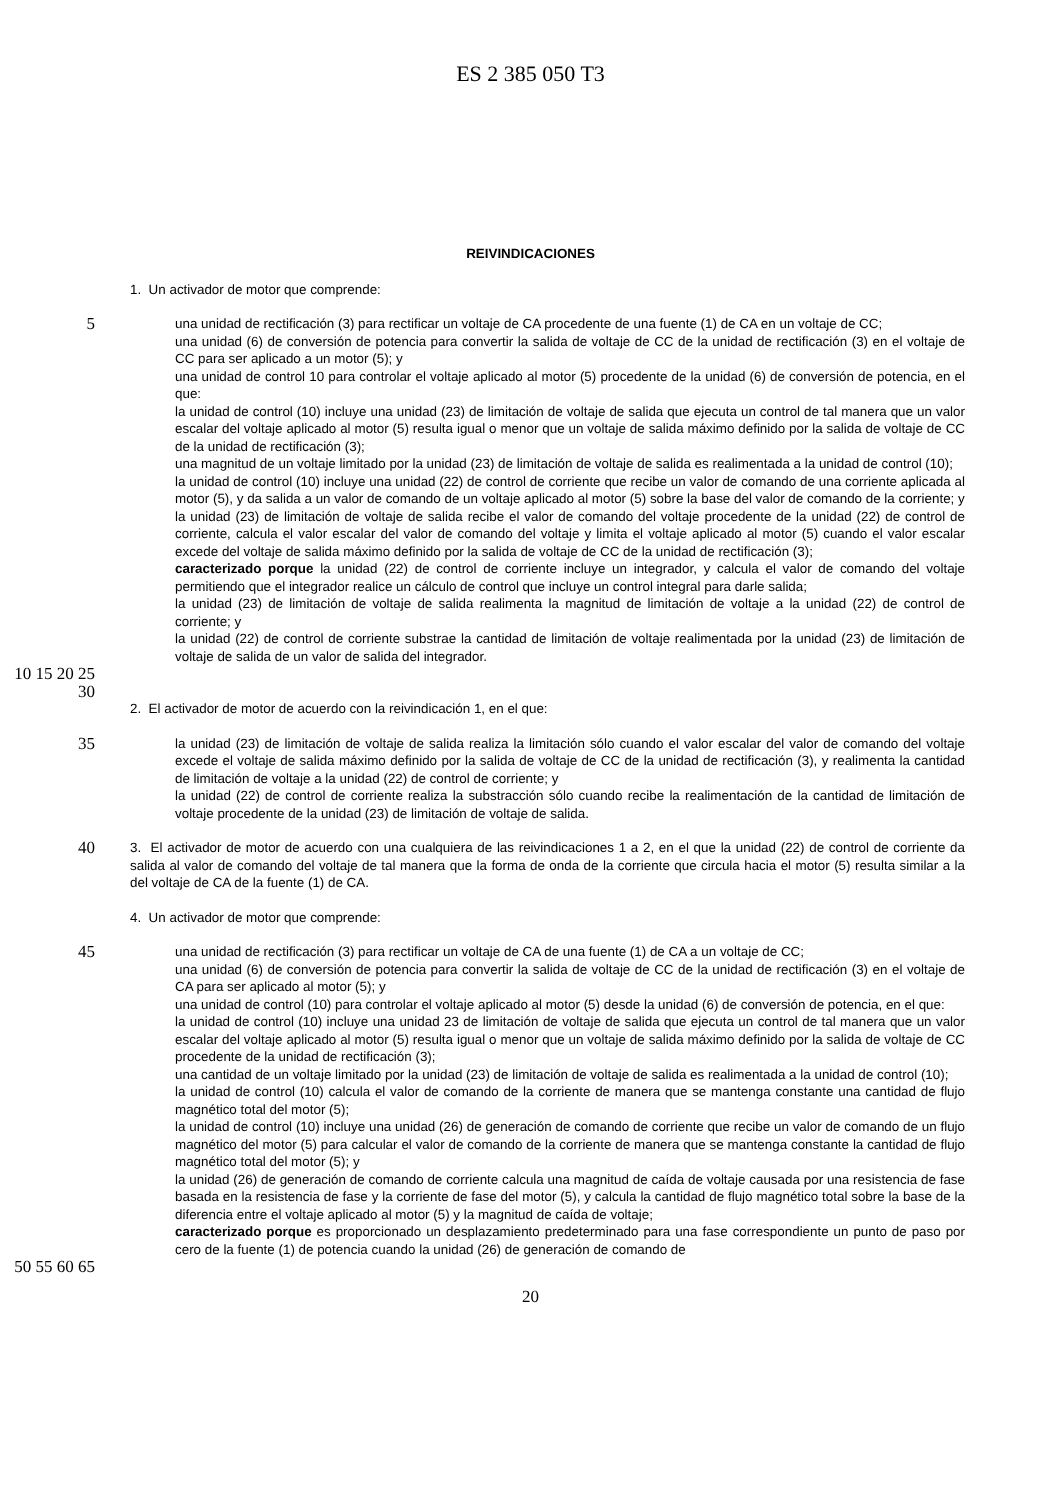ES 2 385 050 T3
REIVINDICACIONES
1. Un activador de motor que comprende:
5
una unidad de rectificación (3) para rectificar un voltaje de CA procedente de una fuente (1) de CA en un voltaje de CC;
una unidad (6) de conversión de potencia para convertir la salida de voltaje de CC de la unidad de rectificación (3) en el voltaje de CC para ser aplicado a un motor (5); y
una unidad de control 10 para controlar el voltaje aplicado al motor (5) procedente de la unidad (6) de conversión de potencia, en el que:
la unidad de control (10) incluye una unidad (23) de limitación de voltaje de salida que ejecuta un control de tal manera que un valor escalar del voltaje aplicado al motor (5) resulta igual o menor que un voltaje de salida máximo definido por la salida de voltaje de CC de la unidad de rectificación (3);
una magnitud de un voltaje limitado por la unidad (23) de limitación de voltaje de salida es realimentada a la unidad de control (10);
la unidad de control (10) incluye una unidad (22) de control de corriente que recibe un valor de comando de una corriente aplicada al motor (5), y da salida a un valor de comando de un voltaje aplicado al motor (5) sobre la base del valor de comando de la corriente; y
la unidad (23) de limitación de voltaje de salida recibe el valor de comando del voltaje procedente de la unidad (22) de control de corriente, calcula el valor escalar del valor de comando del voltaje y limita el voltaje aplicado al motor (5) cuando el valor escalar excede del voltaje de salida máximo definido por la salida de voltaje de CC de la unidad de rectificación (3);
caracterizado porque la unidad (22) de control de corriente incluye un integrador, y calcula el valor de comando del voltaje permitiendo que el integrador realice un cálculo de control que incluye un control integral para darle salida;
la unidad (23) de limitación de voltaje de salida realimenta la magnitud de limitación de voltaje a la unidad (22) de control de corriente; y
la unidad (22) de control de corriente substrae la cantidad de limitación de voltaje realimentada por la unidad (23) de limitación de voltaje de salida de un valor de salida del integrador.
10 15 20 25 30
2. El activador de motor de acuerdo con la reivindicación 1, en el que:
35
la unidad (23) de limitación de voltaje de salida realiza la limitación sólo cuando el valor escalar del valor de comando del voltaje excede el voltaje de salida máximo definido por la salida de voltaje de CC de la unidad de rectificación (3), y realimenta la cantidad de limitación de voltaje a la unidad (22) de control de corriente; y
la unidad (22) de control de corriente realiza la substracción sólo cuando recibe la realimentación de la cantidad de limitación de voltaje procedente de la unidad (23) de limitación de voltaje de salida.
40
3. El activador de motor de acuerdo con una cualquiera de las reivindicaciones 1 a 2, en el que la unidad (22) de control de corriente da salida al valor de comando del voltaje de tal manera que la forma de onda de la corriente que circula hacia el motor (5) resulta similar a la del voltaje de CA de la fuente (1) de CA.
4. Un activador de motor que comprende:
45
una unidad de rectificación (3) para rectificar un voltaje de CA de una fuente (1) de CA a un voltaje de CC;
una unidad (6) de conversión de potencia para convertir la salida de voltaje de CC de la unidad de rectificación (3) en el voltaje de CA para ser aplicado al motor (5); y
una unidad de control (10) para controlar el voltaje aplicado al motor (5) desde la unidad (6) de conversión de potencia, en el que:
la unidad de control (10) incluye una unidad 23 de limitación de voltaje de salida que ejecuta un control de tal manera que un valor escalar del voltaje aplicado al motor (5) resulta igual o menor que un voltaje de salida máximo definido por la salida de voltaje de CC procedente de la unidad de rectificación (3);
una cantidad de un voltaje limitado por la unidad (23) de limitación de voltaje de salida es realimentada a la unidad de control (10);
la unidad de control (10) calcula el valor de comando de la corriente de manera que se mantenga constante una cantidad de flujo magnético total del motor (5);
la unidad de control (10) incluye una unidad (26) de generación de comando de corriente que recibe un valor de comando de un flujo magnético del motor (5) para calcular el valor de comando de la corriente de manera que se mantenga constante la cantidad de flujo magnético total del motor (5); y
la unidad (26) de generación de comando de corriente calcula una magnitud de caída de voltaje causada por una resistencia de fase basada en la resistencia de fase y la corriente de fase del motor (5), y calcula la cantidad de flujo magnético total sobre la base de la diferencia entre el voltaje aplicado al motor (5) y la magnitud de caída de voltaje;
caracterizado porque es proporcionado un desplazamiento predeterminado para una fase correspondiente un punto de paso por cero de la fuente (1) de potencia cuando la unidad (26) de generación de comando de
50 55 60 65
20